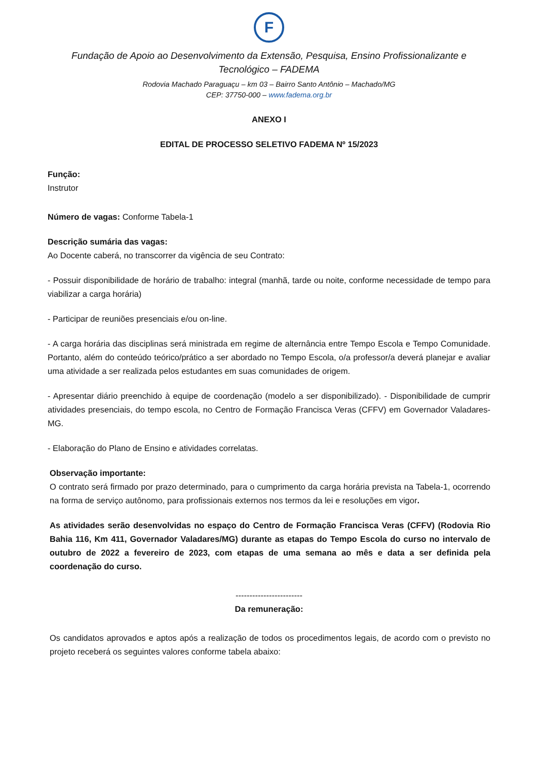F
Fundação de Apoio ao Desenvolvimento da Extensão, Pesquisa, Ensino Profissionalizante e Tecnológico – FADEMA
Rodovia Machado Paraguaçu – km 03 – Bairro Santo Antônio – Machado/MG
CEP: 37750-000 – www.fadema.org.br
ANEXO I
EDITAL DE PROCESSO SELETIVO FADEMA Nº 15/2023
Função:
Instrutor
Número de vagas: Conforme Tabela-1
Descrição sumária das vagas:
Ao Docente caberá, no transcorrer da vigência de seu Contrato:
- Possuir disponibilidade de horário de trabalho: integral (manhã, tarde ou noite, conforme necessidade de tempo para viabilizar a carga horária)
- Participar de reuniões presenciais e/ou on-line.
- A carga horária das disciplinas será ministrada em regime de alternância entre Tempo Escola e Tempo Comunidade. Portanto, além do conteúdo teórico/prático a ser abordado no Tempo Escola, o/a professor/a deverá planejar e avaliar uma atividade a ser realizada pelos estudantes em suas comunidades de origem.
- Apresentar diário preenchido à equipe de coordenação (modelo a ser disponibilizado). - Disponibilidade de cumprir atividades presenciais, do tempo escola, no Centro de Formação Francisca Veras (CFFV) em Governador Valadares-MG.
- Elaboração do Plano de Ensino e atividades correlatas.
Observação importante:
O contrato será firmado por prazo determinado, para o cumprimento da carga horária prevista na Tabela-1, ocorrendo na forma de serviço autônomo, para profissionais externos nos termos da lei e resoluções em vigor.
As atividades serão desenvolvidas no espaço do Centro de Formação Francisca Veras (CFFV) (Rodovia Rio Bahia 116, Km 411, Governador Valadares/MG) durante as etapas do Tempo Escola do curso no intervalo de outubro de 2022 a fevereiro de 2023, com etapas de uma semana ao mês e data a ser definida pela coordenação do curso.
------------------------
Da remuneração:
Os candidatos aprovados e aptos após a realização de todos os procedimentos legais, de acordo com o previsto no projeto receberá os seguintes valores conforme tabela abaixo: